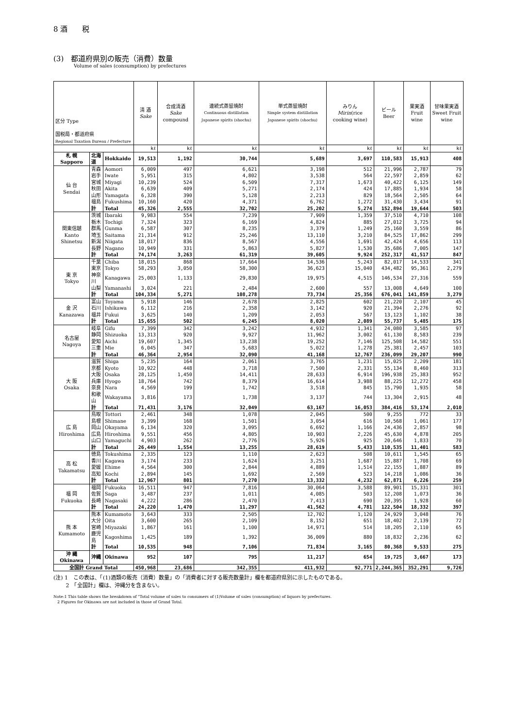8 酒　　税
(3)　都道府県別の販売（消費）数量
Volume of sales (consumption) by prefectures
| 区分 Type 国税局・都道府県 Regional Taxation Bureau / Prefecture | | | 清 酒 Sake | 合成清酒 Sake compound | 連続式蒸留焼酎 Continuous distillation Japanese spirits (shochu) | 単式蒸留焼酎 Simple system distillation Japanese spirits (shochu) | みりん Mirin (rice cooking wine) | ビール Beer | 果実酒 Fruit wine | 甘味果実酒 Sweet Fruit wine |
| --- | --- | --- | --- | --- | --- | --- | --- | --- | --- | --- |
| | | | kℓ | kℓ | kℓ | kℓ | kℓ | kℓ | kℓ | kℓ |
| 札 幌 Sapporo | 北海道 | Hokkaido | 19,513 | 1,192 | 30,744 | 5,689 | 3,697 | 110,583 | 15,913 | 408 |
| 仙 台 Sendai | 青森 | Aomori | 6,009 | 497 | 6,621 | 3,198 | 512 | 21,996 | 2,787 | 79 |
| | 岩手 | Iwate | 5,951 | 315 | 4,802 | 3,538 | 564 | 22,597 | 2,859 | 62 |
| | 宮城 | Miyagi | 10,239 | 524 | 6,509 | 7,317 | 1,673 | 40,422 | 6,125 | 149 |
| | 秋田 | Akita | 6,639 | 409 | 5,271 | 2,174 | 424 | 17,885 | 1,934 | 58 |
| | 山形 | Yamagata | 6,328 | 390 | 5,128 | 2,213 | 829 | 18,564 | 2,505 | 64 |
| | 福島 | Fukushima | 10,160 | 420 | 4,371 | 6,762 | 1,272 | 31,430 | 3,434 | 91 |
| | 計 | Total | 45,326 | 2,555 | 32,702 | 25,202 | 5,274 | 152,894 | 19,644 | 503 |
| 関東信越 Kanto Shinetsu | 茨城 | Ibaraki | 9,983 | 554 | 7,239 | 7,909 | 1,359 | 37,510 | 4,710 | 108 |
| | 栃木 | Tochigi | 7,324 | 323 | 6,169 | 4,824 | 885 | 27,012 | 3,725 | 94 |
| | 群馬 | Gunma | 6,587 | 307 | 8,235 | 3,379 | 1,249 | 25,160 | 3,559 | 86 |
| | 埼玉 | Saitama | 21,314 | 912 | 25,246 | 13,110 | 3,210 | 84,525 | 17,862 | 299 |
| | 新潟 | Niigata | 18,017 | 836 | 8,567 | 4,556 | 1,691 | 42,424 | 4,656 | 113 |
| | 長野 | Nagano | 10,949 | 331 | 5,863 | 5,827 | 1,530 | 35,686 | 7,005 | 147 |
| | 計 | Total | 74,174 | 3,263 | 61,319 | 39,605 | 9,924 | 252,317 | 41,517 | 847 |
| 東 京 Tokyo | 千葉 | Chiba | 18,015 | 868 | 17,664 | 14,536 | 5,243 | 82,017 | 14,533 | 341 |
| | 東京 | Tokyo | 58,293 | 3,050 | 58,300 | 36,623 | 15,040 | 434,482 | 95,361 | 2,279 |
| | 神奈川 | Kanagawa | 25,003 | 1,133 | 29,830 | 19,975 | 4,515 | 146,534 | 27,316 | 559 |
| | 山梨 | Yamanashi | 3,024 | 221 | 2,484 | 2,600 | 557 | 13,008 | 4,649 | 100 |
| | 計 | Total | 104,334 | 5,271 | 108,278 | 73,734 | 25,356 | 676,041 | 141,859 | 3,279 |
| 金 沢 Kanazawa | 富山 | Toyama | 5,918 | 146 | 2,678 | 2,825 | 602 | 21,220 | 2,107 | 45 |
| | 石川 | Ishikawa | 6,112 | 216 | 2,358 | 3,142 | 920 | 21,394 | 2,276 | 92 |
| | 福井 | Fukui | 3,625 | 140 | 1,209 | 2,053 | 567 | 13,123 | 1,102 | 38 |
| | 計 | Total | 15,655 | 502 | 6,245 | 8,020 | 2,089 | 55,737 | 5,485 | 175 |
| 名古屋 Nagoya | 岐阜 | Gifu | 7,399 | 342 | 3,242 | 4,932 | 1,341 | 24,080 | 3,585 | 97 |
| | 静岡 | Shizuoka | 13,313 | 920 | 9,927 | 11,962 | 3,002 | 61,130 | 8,583 | 239 |
| | 愛知 | Aichi | 19,607 | 1,345 | 13,238 | 19,252 | 7,146 | 125,508 | 14,582 | 551 |
| | 三重 | Mie | 6,045 | 347 | 5,683 | 5,022 | 1,278 | 25,381 | 2,457 | 103 |
| | 計 | Total | 46,364 | 2,954 | 32,090 | 41,168 | 12,767 | 236,099 | 29,207 | 990 |
| 大 阪 Osaka | 滋賀 | Shiga | 5,235 | 164 | 2,061 | 3,765 | 1,231 | 15,025 | 2,209 | 181 |
| | 京都 | Kyoto | 10,922 | 448 | 3,718 | 7,500 | 2,331 | 55,134 | 8,460 | 313 |
| | 大阪 | Osaka | 28,125 | 1,450 | 14,411 | 28,633 | 6,914 | 196,938 | 25,383 | 952 |
| | 兵庫 | Hyogo | 18,764 | 742 | 8,379 | 16,614 | 3,988 | 88,225 | 12,272 | 458 |
| | 奈良 | Nara | 4,569 | 199 | 1,742 | 3,518 | 845 | 15,790 | 1,935 | 58 |
| | 和歌山 | Wakayama | 3,816 | 173 | 1,738 | 3,137 | 744 | 13,304 | 2,915 | 48 |
| | 計 | Total | 71,431 | 3,176 | 32,049 | 63,167 | 16,053 | 384,416 | 53,174 | 2,010 |
| 広 島 Hiroshima | 鳥取 | Tottori | 2,461 | 348 | 1,078 | 2,045 | 500 | 9,255 | 772 | 33 |
| | 島根 | Shimane | 3,399 | 168 | 1,501 | 3,054 | 616 | 10,568 | 1,061 | 177 |
| | 岡山 | Okayama | 6,134 | 320 | 3,095 | 6,692 | 1,166 | 24,436 | 2,857 | 98 |
| | 広島 | Hiroshima | 9,551 | 456 | 4,805 | 10,903 | 2,226 | 45,630 | 4,878 | 205 |
| | 山口 | Yamaguchi | 4,903 | 262 | 2,776 | 5,926 | 925 | 20,646 | 1,833 | 70 |
| | 計 | Total | 26,449 | 1,554 | 13,255 | 28,619 | 5,433 | 110,535 | 11,401 | 583 |
| 高 松 Takamatsu | 徳島 | Tokushima | 2,335 | 123 | 1,110 | 2,623 | 508 | 10,611 | 1,545 | 65 |
| | 香川 | Kagawa | 3,174 | 233 | 1,624 | 3,251 | 1,687 | 15,887 | 1,708 | 69 |
| | 愛媛 | Ehime | 4,564 | 300 | 2,844 | 4,889 | 1,514 | 22,155 | 1,887 | 89 |
| | 高知 | Kochi | 2,894 | 145 | 1,692 | 2,569 | 523 | 14,218 | 1,086 | 36 |
| | 計 | Total | 12,967 | 801 | 7,270 | 13,332 | 4,232 | 62,871 | 6,226 | 259 |
| 福 岡 Fukuoka | 福岡 | Fukuoka | 16,511 | 947 | 7,816 | 30,064 | 3,588 | 89,901 | 15,331 | 301 |
| | 佐賀 | Saga | 3,487 | 237 | 1,011 | 4,085 | 503 | 12,208 | 1,073 | 36 |
| | 長崎 | Nagasaki | 4,222 | 286 | 2,470 | 7,413 | 690 | 20,395 | 1,928 | 60 |
| | 計 | Total | 24,220 | 1,470 | 11,297 | 41,562 | 4,781 | 122,504 | 18,332 | 397 |
| 熊 本 Kumamoto | 熊本 | Kumamoto | 3,643 | 333 | 2,505 | 12,702 | 1,120 | 24,929 | 3,048 | 76 |
| | 大分 | Oita | 3,600 | 265 | 2,109 | 8,152 | 651 | 18,402 | 2,139 | 72 |
| | 宮崎 | Miyazaki | 1,867 | 161 | 1,100 | 14,971 | 514 | 18,205 | 2,110 | 65 |
| | 鹿児島 | Kagoshima | 1,425 | 189 | 1,392 | 36,009 | 880 | 18,832 | 2,236 | 62 |
| | 計 | Total | 10,535 | 948 | 7,106 | 71,834 | 3,165 | 80,368 | 9,533 | 275 |
| 沖 縄 Okinawa | 沖縄 | Okinawa | 952 | 107 | 795 | 11,217 | 654 | 19,725 | 3,667 | 173 |
| 全国計 Grand Total | | | 450,968 | 23,686 | 342,355 | 411,932 | 92,771 | 2,244,365 | 352,291 | 9,726 |
(注) 1　この表は、「(1)酒類の販売（消費）数量」の「消費者に対する販売数量計」欄を都道府県別に示したものである。
　　 2　「全国計」欄は、沖縄分を含まない。
Note:1 This table shows the breakdown of "Total volume of sales to consumers of (1)Volume of sales (consumption) of liquors by prefectures.
　2 Figures for Okinawa are not included in those of Grand Total.